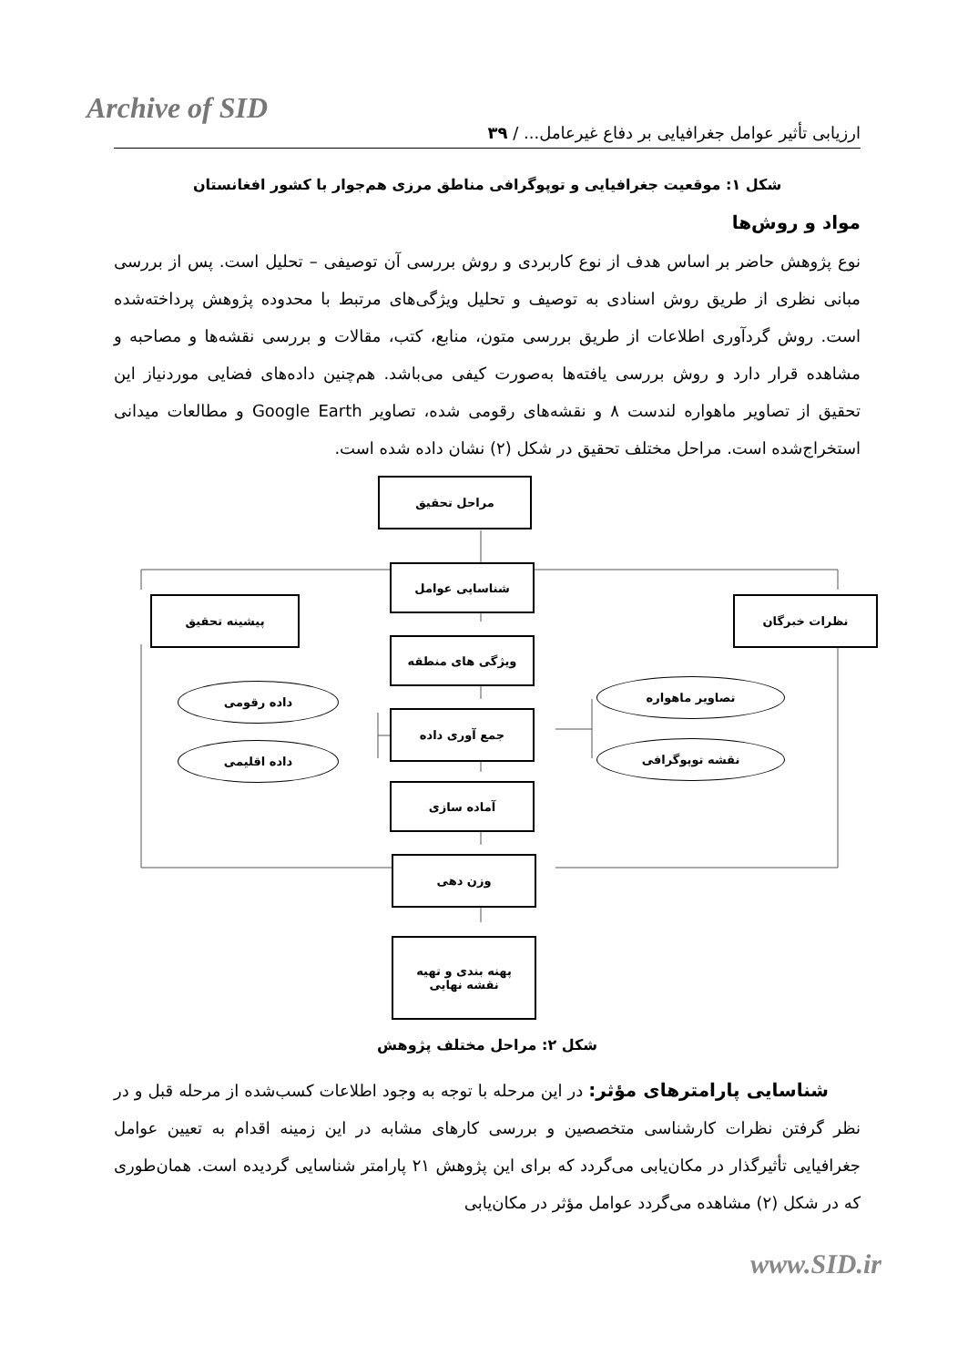Archive of SID
ارزیابی تأثیر عوامل جغرافیایی بر دفاع غیرعامل... / ۳۹
شکل ۱: موقعیت جغرافیایی و توپوگرافی مناطق مرزی هم‌جوار با کشور افغانستان
مواد و روش‌ها
نوع پژوهش حاضر بر اساس هدف از نوع کاربردی و روش بررسی آن توصیفی – تحلیل است. پس از بررسی مبانی نظری از طریق روش اسنادی به توصیف و تحلیل ویژگی‌های مرتبط با محدوده پژوهش پرداخته‌شده است. روش گردآوری اطلاعات از طریق بررسی متون، منابع، کتب، مقالات و بررسی نقشه‌ها و مصاحبه و مشاهده قرار دارد و روش بررسی یافته‌ها به‌صورت کیفی می‌باشد. هم‌چنین داده‌های فضایی موردنیاز این تحقیق از تصاویر ماهواره لندست ۸ و نقشه‌های رقومی شده، تصاویر Google Earth و مطالعات میدانی استخراج‌شده است. مراحل مختلف تحقیق در شکل (۲) نشان داده شده است.
مراحل تحقیق
شناسایی عوامل
پیشینه تحقیق نظرات خبرگان
ویژگی های منطقه
داده رقومی
داده اقلیمی
تصاویر ماهواره
نقشه توپوگرافی
جمع آوری داده
آماده سازی
وزن دهی
پهنه بندی و تهیه
نقشه نهایی
شکل ۲: مراحل مختلف پژوهش
شناسایی پارامترهای مؤثر: در این مرحله با توجه به وجود اطلاعات کسب‌شده از مرحله قبل و در نظر گرفتن نظرات کارشناسی متخصصین و بررسی کارهای مشابه در این زمینه اقدام به تعیین عوامل جغرافیایی تأثیرگذار در مکان‌یابی می‌گردد که برای این پژوهش ۲۱ پارامتر شناسایی گردیده است. همان‌طوری که در شکل (۲) مشاهده می‌گردد عوامل مؤثر در مکان‌یابی
www.SID.ir